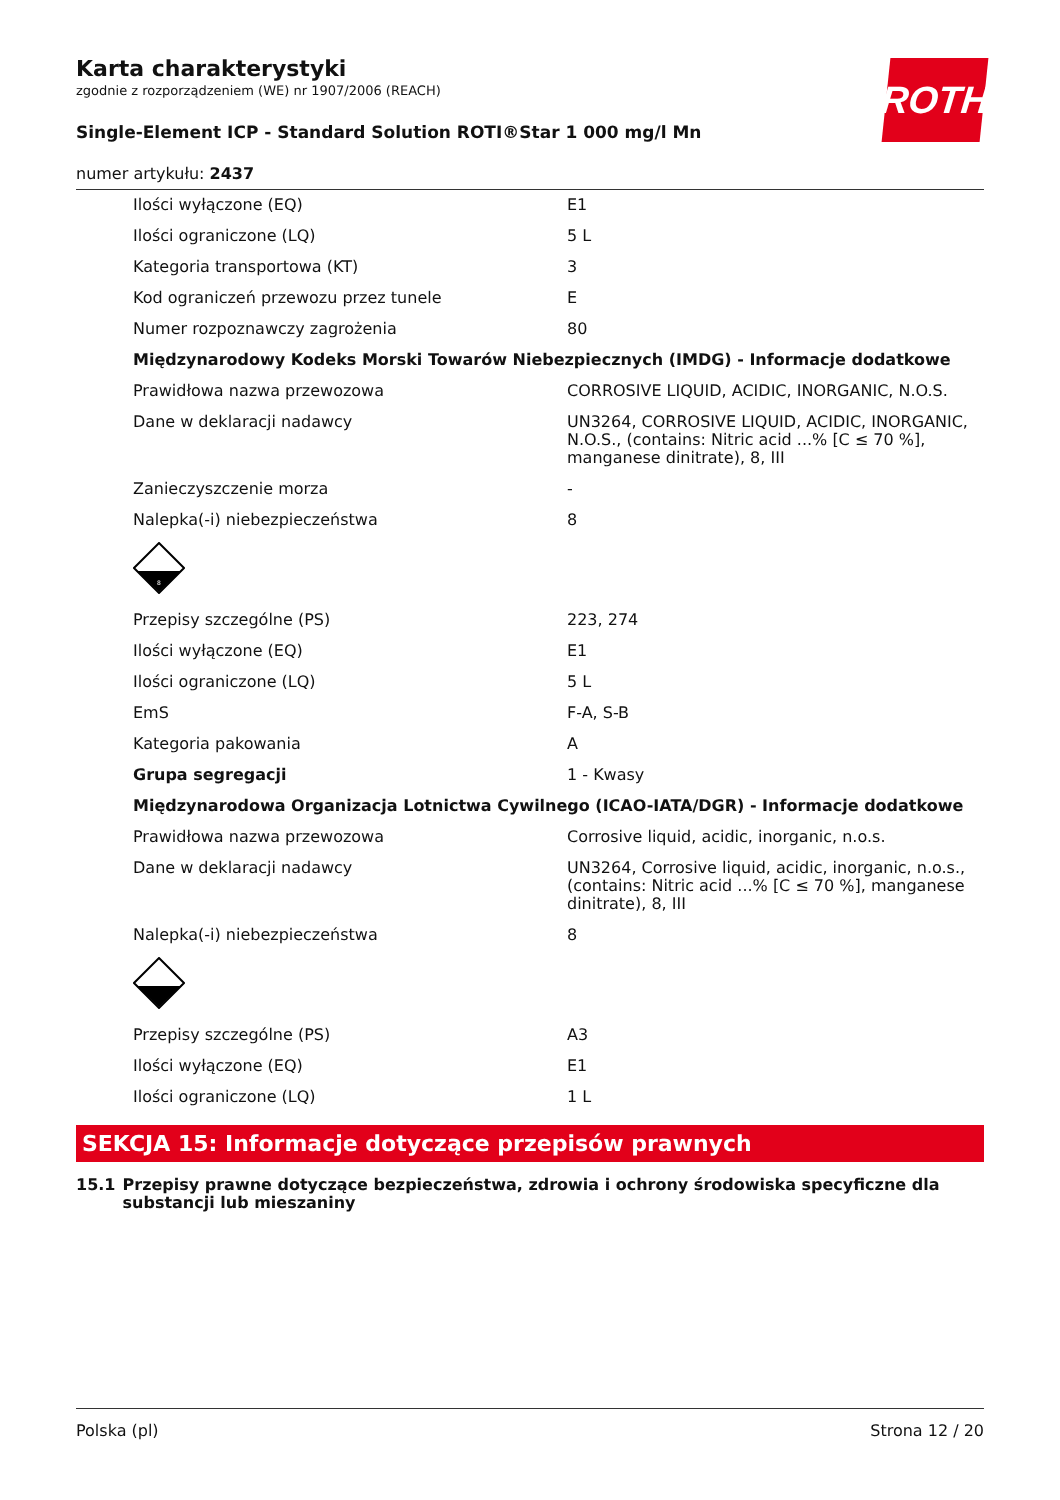ROTH
Karta charakterystyki
zgodnie z rozporządzeniem (WE) nr 1907/2006 (REACH)
Single-Element ICP - Standard Solution ROTI®Star 1 000 mg/l Mn
numer artykułu: 2437
| Ilości wyłączone (EQ) | E1 |
| Ilości ograniczone (LQ) | 5 L |
| Kategoria transportowa (KT) | 3 |
| Kod ograniczeń przewozu przez tunele | E |
| Numer rozpoznawczy zagrożenia | 80 |
| Międzynarodowy Kodeks Morski Towarów Niebezpiecznych (IMDG) - Informacje dodatkowe | |
| Prawidłowa nazwa przewozowa | CORROSIVE LIQUID, ACIDIC, INORGANIC, N.O.S. |
| Dane w deklaracji nadawcy | UN3264, CORROSIVE LIQUID, ACIDIC, INORGANIC, N.O.S., (contains: Nitric acid ...% [C ≤ 70 %], manganese dinitrate), 8, III |
| Zanieczyszczenie morza | - |
| Nalepka(-i) niebezpieczeństwa | 8 |
| 8 | |
| Przepisy szczególne (PS) | 223, 274 |
| Ilości wyłączone (EQ) | E1 |
| Ilości ograniczone (LQ) | 5 L |
| EmS | F-A, S-B |
| Kategoria pakowania | A |
| Grupa segregacji | 1 - Kwasy |
| Międzynarodowa Organizacja Lotnictwa Cywilnego (ICAO-IATA/DGR) - Informacje dodatkowe | |
| Prawidłowa nazwa przewozowa | Corrosive liquid, acidic, inorganic, n.o.s. |
| Dane w deklaracji nadawcy | UN3264, Corrosive liquid, acidic, inorganic, n.o.s., (contains: Nitric acid ...% [C ≤ 70 %], manganese dinitrate), 8, III |
| Nalepka(-i) niebezpieczeństwa | 8 |
| Przepisy szczególne (PS) | A3 |
| Ilości wyłączone (EQ) | E1 |
| Ilości ograniczone (LQ) | 1 L |
SEKCJA 15: Informacje dotyczące przepisów prawnych
15.1 Przepisy prawne dotyczące bezpieczeństwa, zdrowia i ochrony środowiska specyficzne dla substancji lub mieszaniny
Polska (pl) Strona 12 / 20